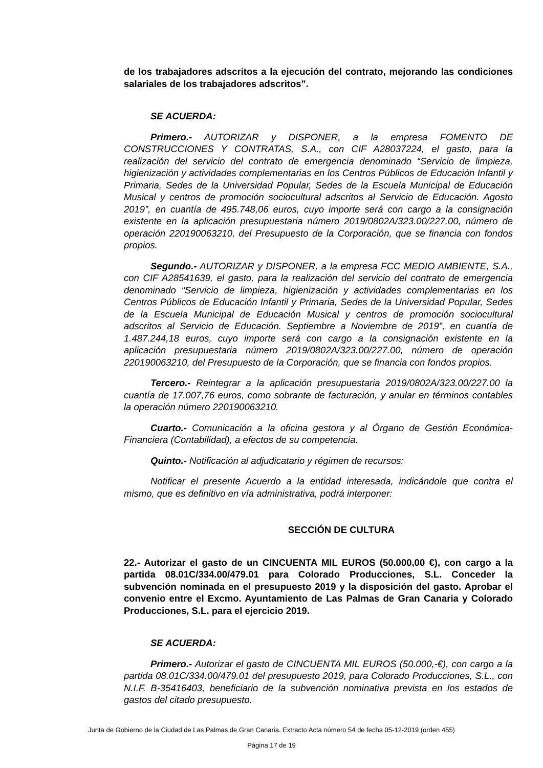de los trabajadores adscritos a la ejecución del contrato, mejorando las condiciones salariales de los trabajadores adscritos”.
SE ACUERDA:
Primero.- AUTORIZAR y DISPONER, a la empresa FOMENTO DE CONSTRUCCIONES Y CONTRATAS, S.A., con CIF A28037224, el gasto, para la realización del servicio del contrato de emergencia denominado “Servicio de limpieza, higienización y actividades complementarias en los Centros Públicos de Educación Infantil y Primaria, Sedes de la Universidad Popular, Sedes de la Escuela Municipal de Educación Musical y centros de promoción sociocultural adscritos al Servicio de Educación. Agosto 2019”, en cuantía de 495.748,06 euros, cuyo importe será con cargo a la consignación existente en la aplicación presupuestaria número 2019/0802A/323.00/227.00, número de operación 220190063210, del Presupuesto de la Corporación, que se financia con fondos propios.
Segundo.- AUTORIZAR y DISPONER, a la empresa FCC MEDIO AMBIENTE, S.A., con CIF A28541639, el gasto, para la realización del servicio del contrato de emergencia denominado “Servicio de limpieza, higienización y actividades complementarias en los Centros Públicos de Educación Infantil y Primaria, Sedes de la Universidad Popular, Sedes de la Escuela Municipal de Educación Musical y centros de promoción sociocultural adscritos al Servicio de Educación. Septiembre a Noviembre de 2019”, en cuantía de 1.487.244,18 euros, cuyo importe será con cargo a la consignación existente en la aplicación presupuestaria número 2019/0802A/323.00/227.00, número de operación 220190063210, del Presupuesto de la Corporación, que se financia con fondos propios.
Tercero.- Reintegrar a la aplicación presupuestaria 2019/0802A/323.00/227.00 la cuantía de 17.007,76 euros, como sobrante de facturación, y anular en términos contables la operación número 220190063210.
Cuarto.- Comunicación a la oficina gestora y al Órgano de Gestión Económica-Financiera (Contabilidad), a efectos de su competencia.
Quinto.- Notificación al adjudicatario y régimen de recursos:
Notificar el presente Acuerdo a la entidad interesada, indicándole que contra el mismo, que es definitivo en vía administrativa, podrá interponer:
SECCIÓN DE CULTURA
22.- Autorizar el gasto de un CINCUENTA MIL EUROS (50.000,00 €), con cargo a la partida 08.01C/334.00/479.01 para Colorado Producciones, S.L. Conceder la subvención nominada en el presupuesto 2019 y la disposición del gasto. Aprobar el convenio entre el Excmo. Ayuntamiento de Las Palmas de Gran Canaria y Colorado Producciones, S.L. para el ejercicio 2019.
SE ACUERDA:
Primero.- Autorizar el gasto de CINCUENTA MIL EUROS (50.000,-€), con cargo a la partida 08.01C/334.00/479.01 del presupuesto 2019, para Colorado Producciones, S.L., con N.I.F. B-35416403, beneficiario de la subvención nominativa prevista en los estados de gastos del citado presupuesto.
Junta de Gobierno de la Ciudad de Las Palmas de Gran Canaria. Extracto Acta número 54 de fecha 05-12-2019 (orden 455)
Página 17 de 19